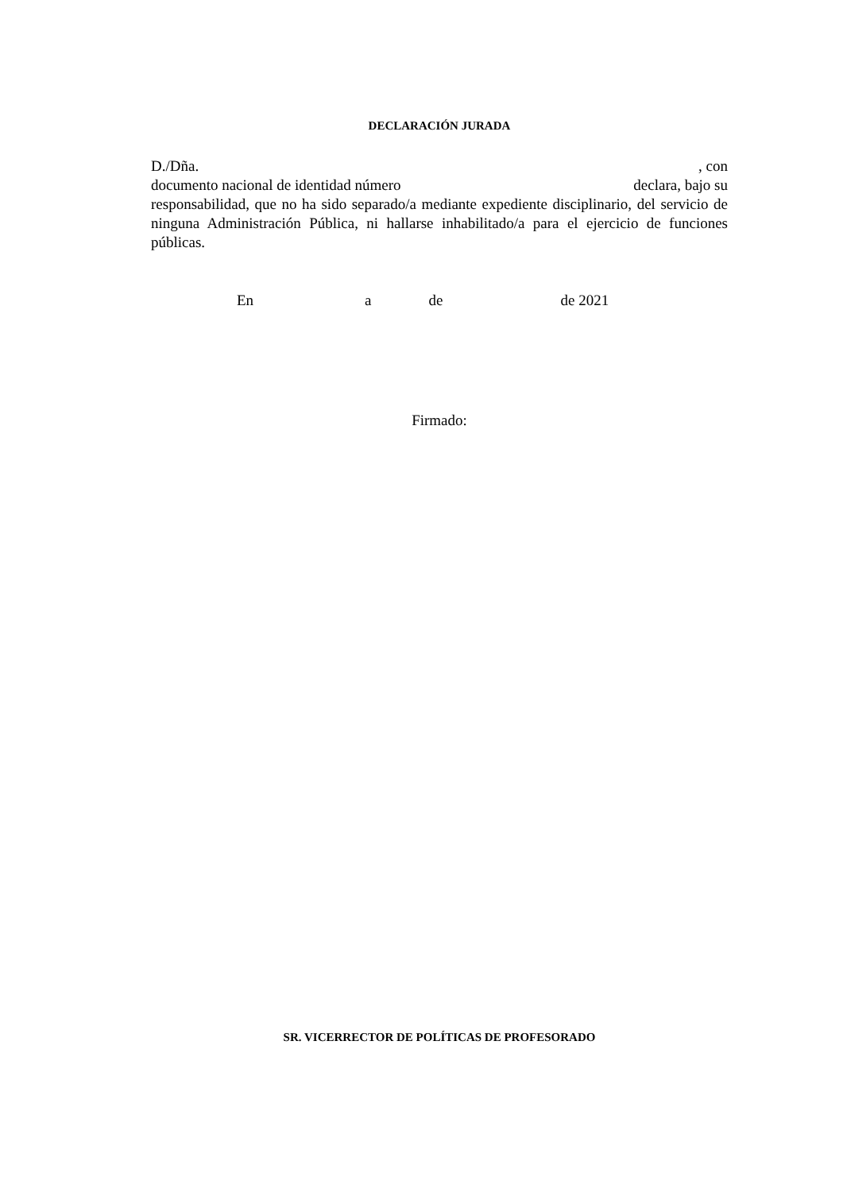DECLARACIÓN JURADA
D./Dña. , con
documento nacional de identidad número declara, bajo su
responsabilidad, que no ha sido separado/a mediante expediente disciplinario, del servicio de ninguna Administración Pública, ni hallarse inhabilitado/a para el ejercicio de funciones públicas.
En a de de 2021
Firmado:
SR. VICERRECTOR DE POLÍTICAS DE PROFESORADO